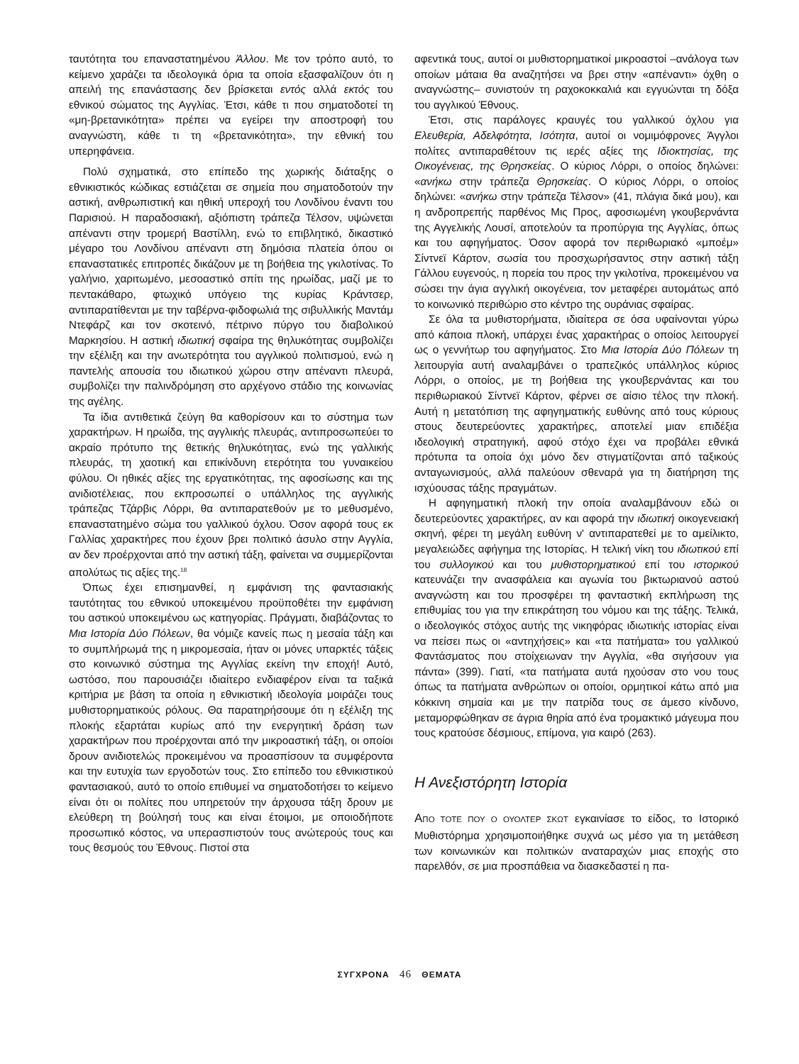ταυτότητα του επαναστατημένου Άλλου. Με τον τρόπο αυτό, το κείμενο χαράζει τα ιδεολογικά όρια τα οποία εξασφαλίζουν ότι η απειλή της επανάστασης δεν βρίσκεται εντός αλλά εκτός του εθνικού σώματος της Αγγλίας. Έτσι, κάθε τι που σηματοδοτεί τη «μη-βρετανικότητα» πρέπει να εγείρει την αποστροφή του αναγνώστη, κάθε τι τη «βρετανικότητα», την εθνική του υπερηφάνεια.
Πολύ σχηματικά, στο επίπεδο της χωρικής διάταξης ο εθνικιστικός κώδικας εστιάζεται σε σημεία που σηματοδοτούν την αστική, ανθρωπιστική και ηθική υπεροχή του Λονδίνου έναντι του Παρισιού. Η παραδοσιακή, αξιόπιστη τράπεζα Τέλσον, υψώνεται απέναντι στην τρομερή Βαστίλλη, ενώ το επιβλητικό, δικαστικό μέγαρο του Λονδίνου απέναντι στη δημόσια πλατεία όπου οι επαναστατικές επιτροπές δικάζουν με τη βοήθεια της γκιλοτίνας. Το γαλήνιο, χαριτωμένο, μεσοαστικό σπίτι της ηρωίδας, μαζί με το πεντακάθαρο, φτωχικό υπόγειο της κυρίας Κράντσερ, αντιπαρατίθενται με την ταβέρνα-φιδοφωλιά της σιβυλλικής Μαντάμ Ντεφάρζ και τον σκοτεινό, πέτρινο πύργο του διαβολικού Μαρκησίου. Η αστική ιδιωτική σφαίρα της θηλυκότητας συμβολίζει την εξέλιξη και την ανωτερότητα του αγγλικού πολιτισμού, ενώ η παντελής απουσία του ιδιωτικού χώρου στην απέναντι πλευρά, συμβολίζει την παλινδρόμηση στο αρχέγονο στάδιο της κοινωνίας της αγέλης.
Τα ίδια αντιθετικά ζεύγη θα καθορίσουν και το σύστημα των χαρακτήρων. Η ηρωίδα, της αγγλικής πλευράς, αντιπροσωπεύει το ακραίο πρότυπο της θετικής θηλυκότητας, ενώ της γαλλικής πλευράς, τη χαοτική και επικίνδυνη ετερότητα του γυναικείου φύλου. Οι ηθικές αξίες της εργατικότητας, της αφοσίωσης και της ανιδιοτέλειας, που εκπροσωπεί ο υπάλληλος της αγγλικής τράπεζας Τζάρβις Λόρρι, θα αντιπαρατεθούν με το μεθυσμένο, επαναστατημένο σώμα του γαλλικού όχλου. Όσον αφορά τους εκ Γαλλίας χαρακτήρες που έχουν βρει πολιτικό άσυλο στην Αγγλία, αν δεν προέρχονται από την αστική τάξη, φαίνεται να συμμερίζονται απολύτως τις αξίες της.<sup>18</sup>
Όπως έχει επισημανθεί, η εμφάνιση της φαντασιακής ταυτότητας του εθνικού υποκειμένου προϋποθέτει την εμφάνιση του αστικού υποκειμένου ως κατηγορίας. Πράγματι, διαβάζοντας το Μια Ιστορία Δύο Πόλεων, θα νόμιζε κανείς πως η μεσαία τάξη και το συμπλήρωμά της η μικρομεσαία, ήταν οι μόνες υπαρκτές τάξεις στο κοινωνικό σύστημα της Αγγλίας εκείνη την εποχή! Αυτό, ωστόσο, που παρουσιάζει ιδιαίτερο ενδιαφέρον είναι τα ταξικά κριτήρια με βάση τα οποία η εθνικιστική ιδεολογία μοιράζει τους μυθιστορηματικούς ρόλους. Θα παρατηρήσουμε ότι η εξέλιξη της πλοκής εξαρτάται κυρίως από την ενεργητική δράση των χαρακτήρων που προέρχονται από την μικροαστική τάξη, οι οποίοι δρουν ανιδιοτελώς προκειμένου να προασπίσουν τα συμφέροντα και την ευτυχία των εργοδοτών τους. Στο επίπεδο του εθνικιστικού φαντασιακού, αυτό το οποίο επιθυμεί να σηματοδοτήσει το κείμενο είναι ότι οι πολίτες που υπηρετούν την άρχουσα τάξη δρουν με ελεύθερη τη βούλησή τους και είναι έτοιμοι, με οποιοδήποτε προσωπικό κόστος, να υπερασπιστούν τους ανώτερούς τους και τους θεσμούς του Έθνους. Πιστοί στα
αφεντικά τους, αυτοί οι μυθιστορηματικοί μικροαστοί –ανάλογα των οποίων μάταια θα αναζητήσει να βρει στην «απέναντι» όχθη ο αναγνώστης– συνιστούν τη ραχοκοκκαλιά και εγγυώνται τη δόξα του αγγλικού Έθνους.
Έτσι, στις παράλογες κραυγές του γαλλικού όχλου για Ελευθερία, Αδελφότητα, Ισότητα, αυτοί οι νομιμόφρονες Άγγλοι πολίτες αντιπαραθέτουν τις ιερές αξίες της Ιδιοκτησίας, της Οικογένειας, της Θρησκείας. Ο κύριος Λόρρι, ο οποίος δηλώνει: «ανήκω στην τράπεζα Θρησκείας. Ο κύριος Λόρρι, ο οποίος δηλώνει: «ανήκω στην τράπεζα Τέλσον» (41, πλάγια δικά μου), και η ανδροπρεπής παρθένος Μις Προς, αφοσιωμένη γκουβερνάντα της Αγγελικής Λουσί, αποτελούν τα προπύργια της Αγγλίας, όπως και του αφηγήματος. Όσον αφορά τον περιθωριακό «μποέμ» Σίντνεϊ Κάρτον, σωσία του προσχωρήσαντος στην αστική τάξη Γάλλου ευγενούς, η πορεία του προς την γκιλοτίνα, προκειμένου να σώσει την άγια αγγλική οικογένεια, τον μεταφέρει αυτομάτως από το κοινωνικό περιθώριο στο κέντρο της ουράνιας σφαίρας.
Σε όλα τα μυθιστορήματα, ιδιαίτερα σε όσα υφαίνονται γύρω από κάποια πλοκή, υπάρχει ένας χαρακτήρας ο οποίος λειτουργεί ως ο γεννήτωρ του αφηγήματος. Στο Μια Ιστορία Δύο Πόλεων τη λειτουργία αυτή αναλαμβάνει ο τραπεζικός υπάλληλος κύριος Λόρρι, ο οποίος, με τη βοήθεια της γκουβερνάντας και του περιθωριακού Σίντνεϊ Κάρτον, φέρνει σε αίσιο τέλος την πλοκή. Αυτή η μετατόπιση της αφηγηματικής ευθύνης από τους κύριους στους δευτερεύοντες χαρακτήρες, αποτελεί μιαν επιδέξια ιδεολογική στρατηγική, αφού στόχο έχει να προβάλει εθνικά πρότυπα τα οποία όχι μόνο δεν στιγματίζονται από ταξικούς ανταγωνισμούς, αλλά παλεύουν σθεναρά για τη διατήρηση της ισχύουσας τάξης πραγμάτων.
Η αφηγηματική πλοκή την οποία αναλαμβάνουν εδώ οι δευτερεύοντες χαρακτήρες, αν και αφορά την ιδιωτική οικογενειακή σκηνή, φέρει τη μεγάλη ευθύνη ν' αντιπαρατεθεί με το αμείλικτο, μεγαλειώδες αφήγημα της Ιστορίας. Η τελική νίκη του ιδιωτικού επί του συλλογικού και του μυθιστορηματικού επί του ιστορικού κατευνάζει την ανασφάλεια και αγωνία του βικτωριανού αστού αναγνώστη και του προσφέρει τη φανταστική εκπλήρωση της επιθυμίας του για την επικράτηση του νόμου και της τάξης. Τελικά, ο ιδεολογικός στόχος αυτής της νικηφόρας ιδιωτικής ιστορίας είναι να πείσει πως οι «αντηχήσεις» και «τα πατήματα» του γαλλικού Φαντάσματος που στοίχειωναν την Αγγλία, «θα σιγήσουν για πάντα» (399). Γιατί, «τα πατήματα αυτά ηχούσαν στο νου τους όπως τα πατήματα ανθρώπων οι οποίοι, ορμητικοί κάτω από μια κόκκινη σημαία και με την πατρίδα τους σε άμεσο κίνδυνο, μεταμορφώθηκαν σε άγρια θηρία από ένα τρομακτικό μάγευμα που τους κρατούσε δέσμιους, επίμονα, για καιρό (263).
Η Ανεξιστόρητη Ιστορία
ΑΠΟ ΤΟΤΕ ΠΟΥ Ο ΟΥΟΛΤΕΡ ΣΚΩΤ εγκαινίασε το είδος, το Ιστορικό Μυθιστόρημα χρησιμοποιήθηκε συχνά ως μέσο για τη μετάθεση των κοινωνικών και πολιτικών αναταραχών μιας εποχής στο παρελθόν, σε μια προσπάθεια να διασκεδαστεί η πα-
ΣΥΓΧΡΟΝΑ 46 ΘΕΜΑΤΑ